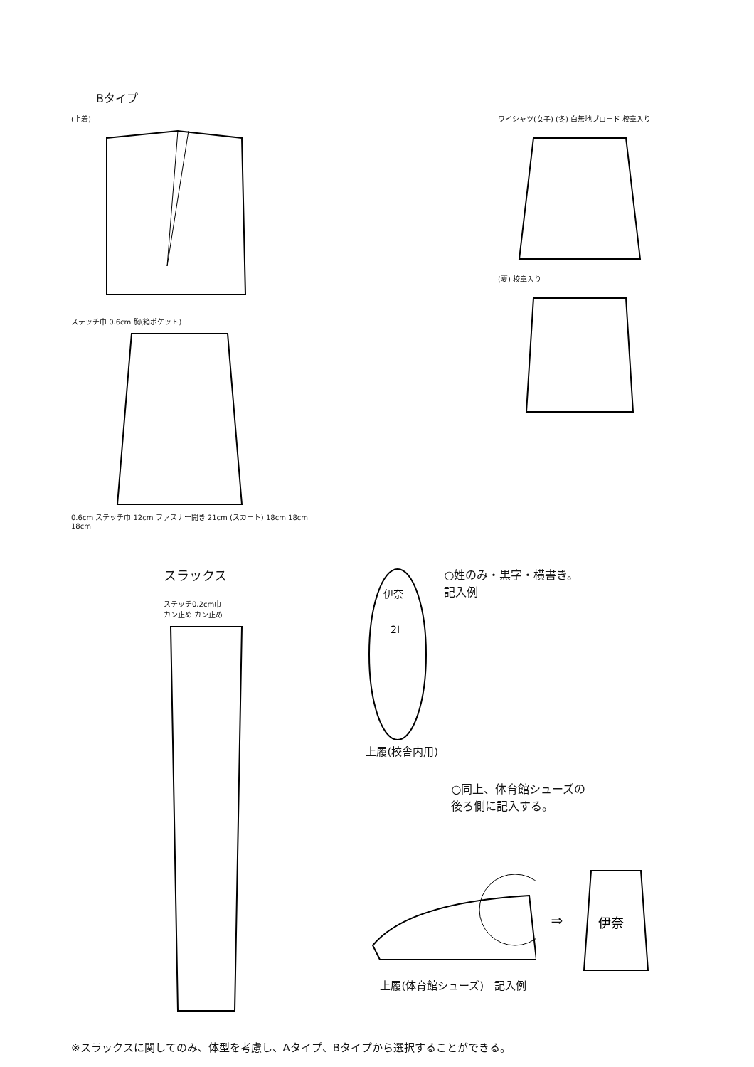Bタイプ
(上着)
ステッチ巾 0.6cm 胸(箱ポケット)
0.6cm ステッチ巾 12cm ファスナー開き 21cm (スカート) 18cm 18cm 18cm
ワイシャツ(女子) (冬) 白無地ブロード 校章入り
(夏) 校章入り
スラックス
ステッチ0.2cm巾
カン止め カン止め
伊奈
2I
○姓のみ・黒字・横書き。
記入例
上履(校舎内用)
○同上、体育館シューズの
後ろ側に記入する。
⇒
伊奈
上履(体育館シューズ)　記入例
※スラックスに関してのみ、体型を考慮し、Aタイプ、Bタイプから選択することができる。